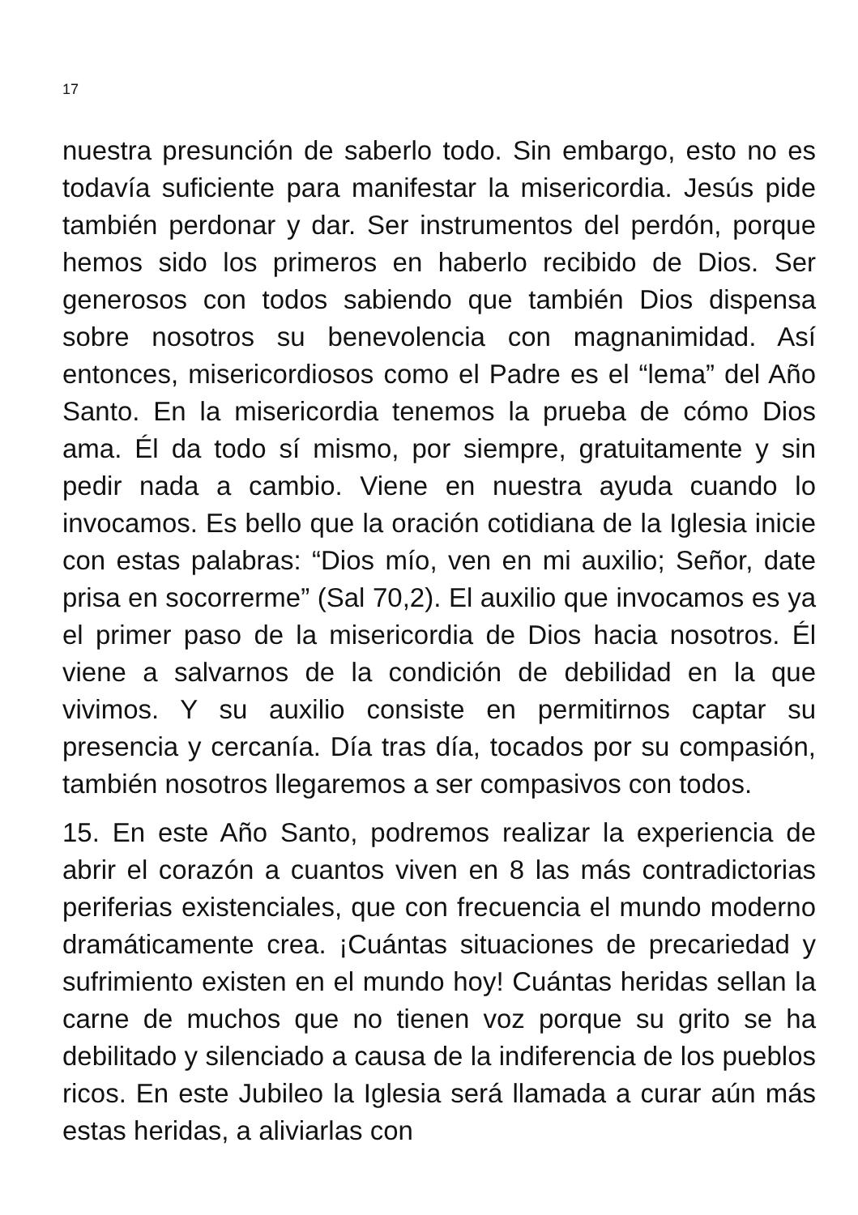17
nuestra presunción de saberlo todo. Sin embargo, esto no es todavía suficiente para manifestar la misericordia. Jesús pide también perdonar y dar. Ser instrumentos del perdón, porque hemos sido los primeros en haberlo recibido de Dios. Ser generosos con todos sabiendo que también Dios dispensa sobre nosotros su benevolencia con magnanimidad. Así entonces, misericordiosos como el Padre es el “lema” del Año Santo. En la misericordia tenemos la prueba de cómo Dios ama. Él da todo sí mismo, por siempre, gratuitamente y sin pedir nada a cambio. Viene en nuestra ayuda cuando lo invocamos. Es bello que la oración cotidiana de la Iglesia inicie con estas palabras: “Dios mío, ven en mi auxilio; Señor, date prisa en socorrerme” (Sal 70,2). El auxilio que invocamos es ya el primer paso de la misericordia de Dios hacia nosotros. Él viene a salvarnos de la condición de debilidad en la que vivimos. Y su auxilio consiste en permitirnos captar su presencia y cercanía. Día tras día, tocados por su compasión, también nosotros llegaremos a ser compasivos con todos.
15. En este Año Santo, podremos realizar la experiencia de abrir el corazón a cuantos viven en 8 las más contradictorias periferias existenciales, que con frecuencia el mundo moderno dramáticamente crea. ¡Cuántas situaciones de precariedad y sufrimiento existen en el mundo hoy! Cuántas heridas sellan la carne de muchos que no tienen voz porque su grito se ha debilitado y silenciado a causa de la indiferencia de los pueblos ricos. En este Jubileo la Iglesia será llamada a curar aún más estas heridas, a aliviarlas con